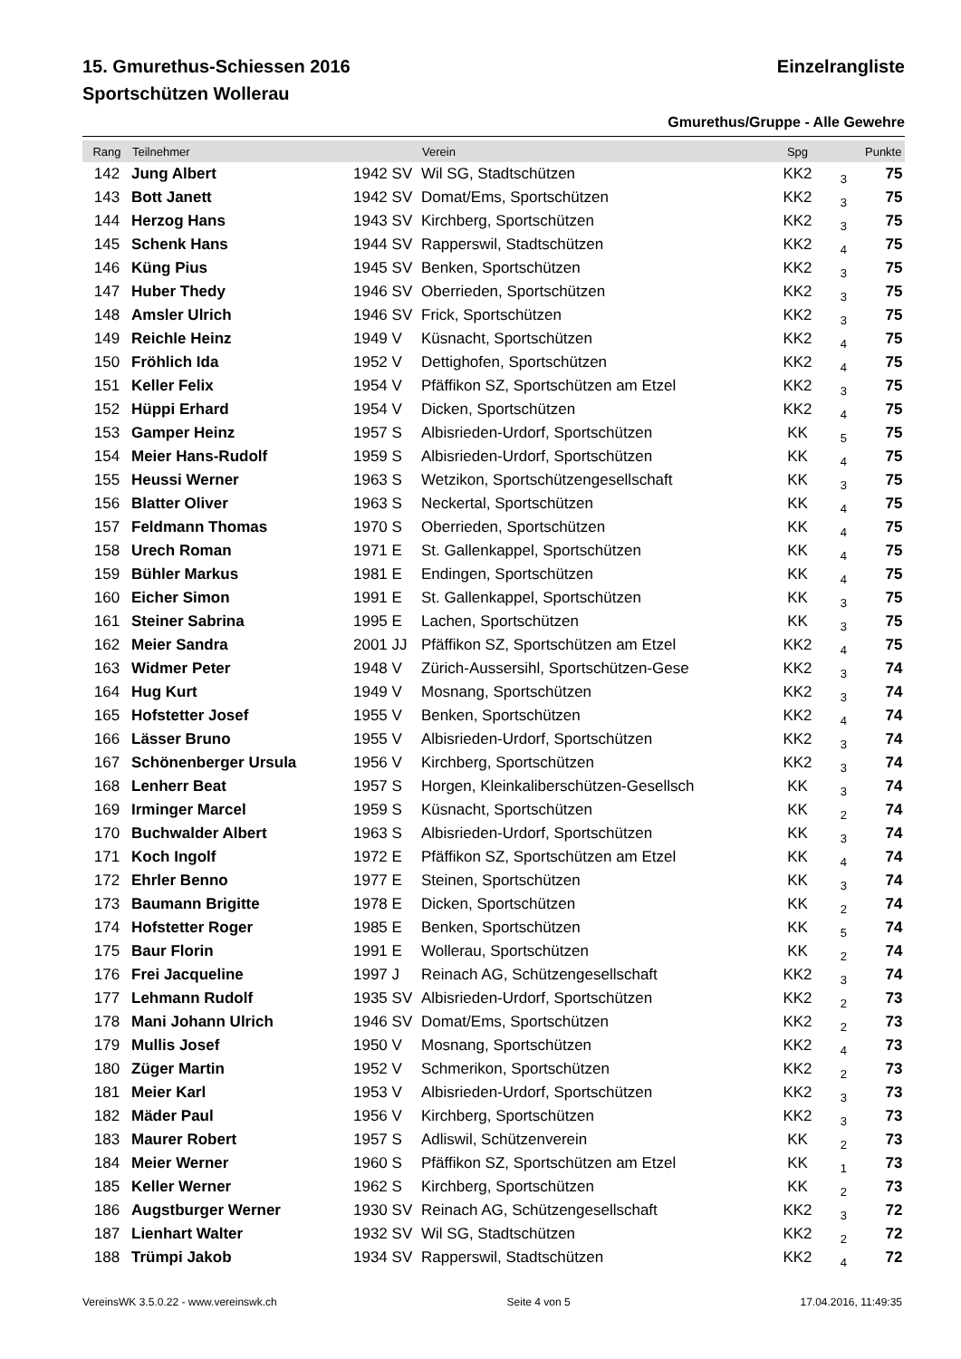15. Gmurethus-Schiessen 2016 Einzelrangliste
Sportschützen Wollerau
Gmurethus/Gruppe - Alle Gewehre
| Rang | Teilnehmer | | Verein | Spg | | Punkte | |
| --- | --- | --- | --- | --- | --- | --- | --- |
| 142 | Jung Albert | 1942 SV | Wil SG, Stadtschützen | KK2 | 3 | 75 | |
| 143 | Bott Janett | 1942 SV | Domat/Ems, Sportschützen | KK2 | 3 | 75 | |
| 144 | Herzog Hans | 1943 SV | Kirchberg, Sportschützen | KK2 | 3 | 75 | |
| 145 | Schenk Hans | 1944 SV | Rapperswil, Stadtschützen | KK2 | 4 | 75 | |
| 146 | Küng Pius | 1945 SV | Benken, Sportschützen | KK2 | 3 | 75 | |
| 147 | Huber Thedy | 1946 SV | Oberrieden, Sportschützen | KK2 | 3 | 75 | |
| 148 | Amsler Ulrich | 1946 SV | Frick, Sportschützen | KK2 | 3 | 75 | |
| 149 | Reichle Heinz | 1949 V | Küsnacht, Sportschützen | KK2 | 4 | 75 | |
| 150 | Fröhlich Ida | 1952 V | Dettighofen, Sportschützen | KK2 | 4 | 75 | |
| 151 | Keller Felix | 1954 V | Pfäffikon SZ, Sportschützen am Etzel | KK2 | 3 | 75 | |
| 152 | Hüppi Erhard | 1954 V | Dicken, Sportschützen | KK2 | 4 | 75 | |
| 153 | Gamper Heinz | 1957 S | Albisrieden-Urdorf, Sportschützen | KK | 5 | 75 | |
| 154 | Meier Hans-Rudolf | 1959 S | Albisrieden-Urdorf, Sportschützen | KK | 4 | 75 | |
| 155 | Heussi Werner | 1963 S | Wetzikon, Sportschützengesellschaft | KK | 3 | 75 | |
| 156 | Blatter Oliver | 1963 S | Neckertal, Sportschützen | KK | 4 | 75 | |
| 157 | Feldmann Thomas | 1970 S | Oberrieden, Sportschützen | KK | 4 | 75 | |
| 158 | Urech Roman | 1971 E | St. Gallenkappel, Sportschützen | KK | 4 | 75 | |
| 159 | Bühler Markus | 1981 E | Endingen, Sportschützen | KK | 4 | 75 | |
| 160 | Eicher Simon | 1991 E | St. Gallenkappel, Sportschützen | KK | 3 | 75 | |
| 161 | Steiner Sabrina | 1995 E | Lachen, Sportschützen | KK | 3 | 75 | |
| 162 | Meier Sandra | 2001 JJ | Pfäffikon SZ, Sportschützen am Etzel | KK2 | 4 | 75 | |
| 163 | Widmer Peter | 1948 V | Zürich-Aussersihl, Sportschützen-Gese | KK2 | 3 | 74 | |
| 164 | Hug Kurt | 1949 V | Mosnang, Sportschützen | KK2 | 3 | 74 | |
| 165 | Hofstetter Josef | 1955 V | Benken, Sportschützen | KK2 | 4 | 74 | |
| 166 | Lässer Bruno | 1955 V | Albisrieden-Urdorf, Sportschützen | KK2 | 3 | 74 | |
| 167 | Schönenberger Ursula | 1956 V | Kirchberg, Sportschützen | KK2 | 3 | 74 | |
| 168 | Lenherr Beat | 1957 S | Horgen, Kleinkaliberschützen-Gesellsch | KK | 3 | 74 | |
| 169 | Irminger Marcel | 1959 S | Küsnacht, Sportschützen | KK | 2 | 74 | |
| 170 | Buchwalder Albert | 1963 S | Albisrieden-Urdorf, Sportschützen | KK | 3 | 74 | |
| 171 | Koch Ingolf | 1972 E | Pfäffikon SZ, Sportschützen am Etzel | KK | 4 | 74 | |
| 172 | Ehrler Benno | 1977 E | Steinen, Sportschützen | KK | 3 | 74 | |
| 173 | Baumann Brigitte | 1978 E | Dicken, Sportschützen | KK | 2 | 74 | |
| 174 | Hofstetter Roger | 1985 E | Benken, Sportschützen | KK | 5 | 74 | |
| 175 | Baur Florin | 1991 E | Wollerau, Sportschützen | KK | 2 | 74 | |
| 176 | Frei Jacqueline | 1997 J | Reinach AG, Schützengesellschaft | KK2 | 3 | 74 | |
| 177 | Lehmann Rudolf | 1935 SV | Albisrieden-Urdorf, Sportschützen | KK2 | 2 | 73 | |
| 178 | Mani Johann Ulrich | 1946 SV | Domat/Ems, Sportschützen | KK2 | 2 | 73 | |
| 179 | Mullis Josef | 1950 V | Mosnang, Sportschützen | KK2 | 4 | 73 | |
| 180 | Züger Martin | 1952 V | Schmerikon, Sportschützen | KK2 | 2 | 73 | |
| 181 | Meier Karl | 1953 V | Albisrieden-Urdorf, Sportschützen | KK2 | 3 | 73 | |
| 182 | Mäder Paul | 1956 V | Kirchberg, Sportschützen | KK2 | 3 | 73 | |
| 183 | Maurer Robert | 1957 S | Adliswil, Schützenverein | KK | 2 | 73 | |
| 184 | Meier Werner | 1960 S | Pfäffikon SZ, Sportschützen am Etzel | KK | 1 | 73 | |
| 185 | Keller Werner | 1962 S | Kirchberg, Sportschützen | KK | 2 | 73 | |
| 186 | Augstburger Werner | 1930 SV | Reinach AG, Schützengesellschaft | KK2 | 3 | 72 | |
| 187 | Lienhart Walter | 1932 SV | Wil SG, Stadtschützen | KK2 | 2 | 72 | |
| 188 | Trümpi Jakob | 1934 SV | Rapperswil, Stadtschützen | KK2 | 4 | 72 | |
VereinsWK 3.5.0.22 - www.vereinswk.ch Seite 4 von 5 17.04.2016, 11:49:35